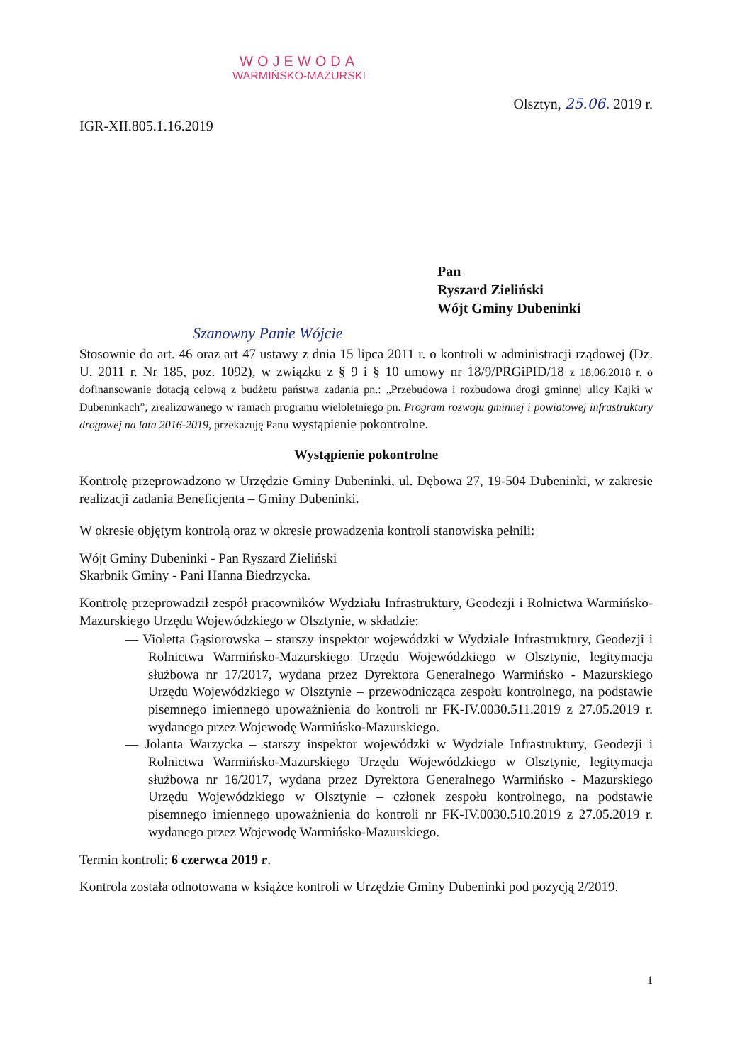WOJEWODA
WARMIŃSKO-MAZURSKI
Olsztyn, 25.06. 2019 r.
IGR-XII.805.1.16.2019
Pan
Ryszard Zieliński
Wójt Gminy Dubeninki
Szanowny Panie Wójcie
Stosownie do art. 46 oraz art 47 ustawy z dnia 15 lipca 2011 r. o kontroli w administracji rządowej (Dz. U. 2011 r. Nr 185, poz. 1092), w związku z § 9 i § 10 umowy nr 18/9/PRGiPID/18 z 18.06.2018 r. o dofinansowanie dotacją celową z budżetu państwa zadania pn.: „Przebudowa i rozbudowa drogi gminnej ulicy Kajki w Dubeninkach”, zrealizowanego w ramach programu wieloletniego pn. Program rozwoju gminnej i powiatowej infrastruktury drogowej na lata 2016-2019, przekazuję Panu wystąpienie pokontrolne.
Wystąpienie pokontrolne
Kontrolę przeprowadzono w Urzędzie Gminy Dubeninki, ul. Dębowa 27, 19-504 Dubeninki, w zakresie realizacji zadania Beneficjenta – Gminy Dubeninki.
W okresie objętym kontrolą oraz w okresie prowadzenia kontroli stanowiska pełnili:
Wójt Gminy Dubeninki - Pan Ryszard Zieliński
Skarbnik Gminy - Pani Hanna Biedrzycka.
Kontrolę przeprowadził zespół pracowników Wydziału Infrastruktury, Geodezji i Rolnictwa Warmińsko-Mazurskiego Urzędu Wojewódzkiego w Olsztynie, w składzie:
— Violetta Gąsiorowska – starszy inspektor wojewódzki w Wydziale Infrastruktury, Geodezji i Rolnictwa Warmińsko-Mazurskiego Urzędu Wojewódzkiego w Olsztynie, legitymacja służbowa nr 17/2017, wydana przez Dyrektora Generalnego Warmińsko - Mazurskiego Urzędu Wojewódzkiego w Olsztynie – przewodnicząca zespołu kontrolnego, na podstawie pisemnego imiennego upoważnienia do kontroli nr FK-IV.0030.511.2019 z 27.05.2019 r. wydanego przez Wojewodę Warmińsko-Mazurskiego.
— Jolanta Warzycka – starszy inspektor wojewódzki w Wydziale Infrastruktury, Geodezji i Rolnictwa Warmińsko-Mazurskiego Urzędu Wojewódzkiego w Olsztynie, legitymacja służbowa nr 16/2017, wydana przez Dyrektora Generalnego Warmińsko - Mazurskiego Urzędu Wojewódzkiego w Olsztynie – członek zespołu kontrolnego, na podstawie pisemnego imiennego upoważnienia do kontroli nr FK-IV.0030.510.2019 z 27.05.2019 r. wydanego przez Wojewodę Warmińsko-Mazurskiego.
Termin kontroli: 6 czerwca 2019 r.
Kontrola została odnotowana w książce kontroli w Urzędzie Gminy Dubeninki pod pozycją 2/2019.
1